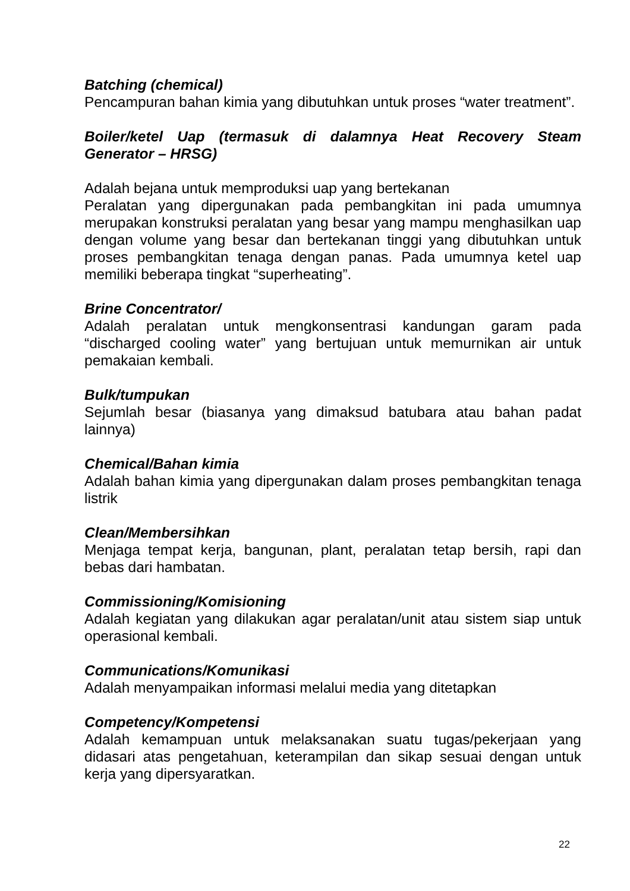Batching (chemical)
Pencampuran bahan kimia yang dibutuhkan untuk proses “water treatment”.
Boiler/ketel Uap (termasuk di dalamnya Heat Recovery Steam Generator – HRSG)
Adalah bejana untuk memproduksi uap yang bertekanan
Peralatan yang dipergunakan pada pembangkitan ini pada umumnya merupakan konstruksi peralatan yang besar yang mampu menghasilkan uap dengan volume yang besar dan bertekanan tinggi yang dibutuhkan untuk proses pembangkitan tenaga dengan panas. Pada umumnya ketel uap memiliki beberapa tingkat “superheating”.
Brine Concentrator/
Adalah peralatan untuk mengkonsentrasi kandungan garam pada “discharged cooling water” yang bertujuan untuk memurnikan air untuk pemakaian kembali.
Bulk/tumpukan
Sejumlah besar (biasanya yang dimaksud batubara atau bahan padat lainnya)
Chemical/Bahan kimia
Adalah bahan kimia yang dipergunakan dalam proses pembangkitan tenaga listrik
Clean/Membersihkan
Menjaga tempat kerja, bangunan, plant, peralatan tetap bersih, rapi dan bebas dari hambatan.
Commissioning/Komisioning
Adalah kegiatan yang dilakukan agar peralatan/unit atau sistem siap untuk operasional kembali.
Communications/Komunikasi
Adalah menyampaikan informasi melalui media yang ditetapkan
Competency/Kompetensi
Adalah kemampuan untuk melaksanakan suatu tugas/pekerjaan yang didasari atas pengetahuan, keterampilan dan sikap sesuai dengan untuk kerja yang dipersyaratkan.
22